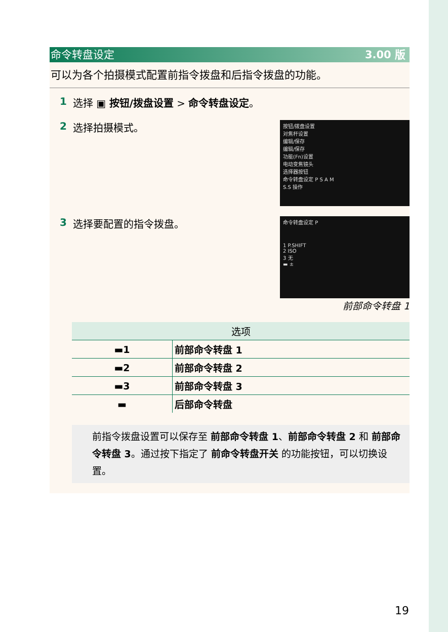命令转盘设定 3.00 版
可以为各个拍摄模式配置前指令拨盘和后指令拨盘的功能。
1 选择 ▣ 按钮/拨盘设置 > 命令转盘设定。
2 选择拍摄模式。
按钮/拨盘设置
对焦杆设置
编辑/保存
编辑/保存
功能(Fn)设置
电动变焦镜头
选择器按钮
命令转盘设定 P S A M
S.S 操作
3 选择要配置的指令拨盘。
命令转盘设定 P
1 P.SHIFT
2 ISO
3 无
▬ ±
前部命令转盘 1
| 选项 | |
| --- | --- |
| ▬1 | 前部命令转盘 1 |
| ▬2 | 前部命令转盘 2 |
| ▬3 | 前部命令转盘 3 |
| ▬ | 后部命令转盘 |
前指令拨盘设置可以保存至 前部命令转盘 1、前部命令转盘 2 和 前部命令转盘 3。通过按下指定了 前命令转盘开关 的功能按钮，可以切换设置。
19